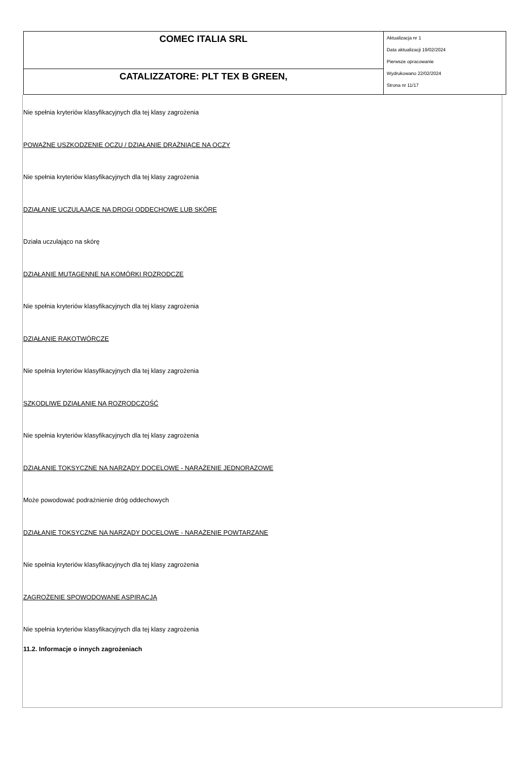| COMEC ITALIA SRL | Aktualizacja nr 1 Data aktualizacji 19/02/2024 Pierwsze opracowanie Wydrukowano 22/02/2024 Strona nr 11/17 |
| CATALIZZATORE: PLT TEX B GREEN, | |
Nie spełnia kryteriów klasyfikacyjnych dla tej klasy zagrożenia
POWAŻNE USZKODZENIE OCZU / DZIAŁANIE DRAŻNIĄCE NA OCZY
Nie spełnia kryteriów klasyfikacyjnych dla tej klasy zagrożenia
DZIAŁANIE UCZULAJĄCE NA DROGI ODDECHOWE LUB SKÓRĘ
Działa uczulająco na skórę
DZIAŁANIE MUTAGENNE NA KOMÓRKI ROZRODCZE
Nie spełnia kryteriów klasyfikacyjnych dla tej klasy zagrożenia
DZIAŁANIE RAKOTWÓRCZE
Nie spełnia kryteriów klasyfikacyjnych dla tej klasy zagrożenia
SZKODLIWE DZIAŁANIE NA ROZRODCZOŚĆ
Nie spełnia kryteriów klasyfikacyjnych dla tej klasy zagrożenia
DZIAŁANIE TOKSYCZNE NA NARZĄDY DOCELOWE - NARAŻENIE JEDNORAZOWE
Może powodować podrażnienie dróg oddechowych
DZIAŁANIE TOKSYCZNE NA NARZĄDY DOCELOWE - NARAŻENIE POWTARZANE
Nie spełnia kryteriów klasyfikacyjnych dla tej klasy zagrożenia
ZAGROŻENIE SPOWODOWANE ASPIRACJĄ
Nie spełnia kryteriów klasyfikacyjnych dla tej klasy zagrożenia
11.2. Informacje o innych zagrożeniach